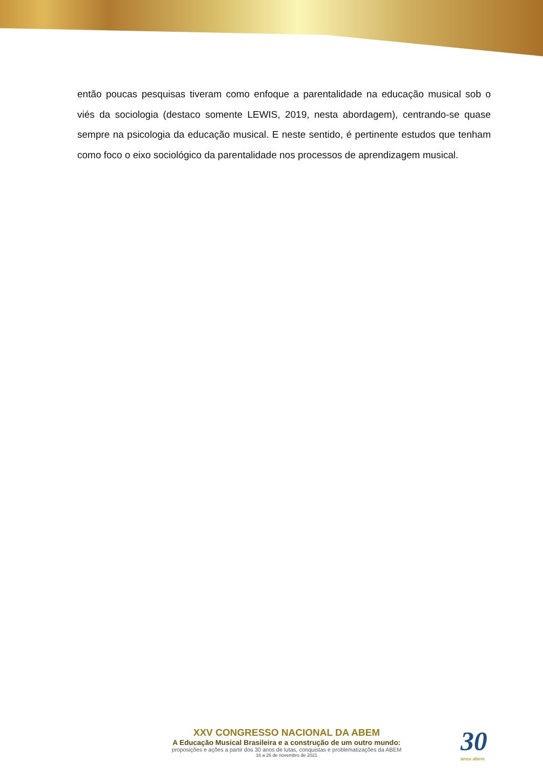então poucas pesquisas tiveram como enfoque a parentalidade na educação musical sob o viés da sociologia (destaco somente LEWIS, 2019, nesta abordagem), centrando-se quase sempre na psicologia da educação musical. E neste sentido, é pertinente estudos que tenham como foco o eixo sociológico da parentalidade nos processos de aprendizagem musical.
XXV CONGRESSO NACIONAL DA ABEM
A Educação Musical Brasileira e a construção de um outro mundo:
proposições e ações a partir dos 30 anos de lutas, conquistas e problematizações da ABEM
16 a 26 de novembro de 2021
30
anos abem